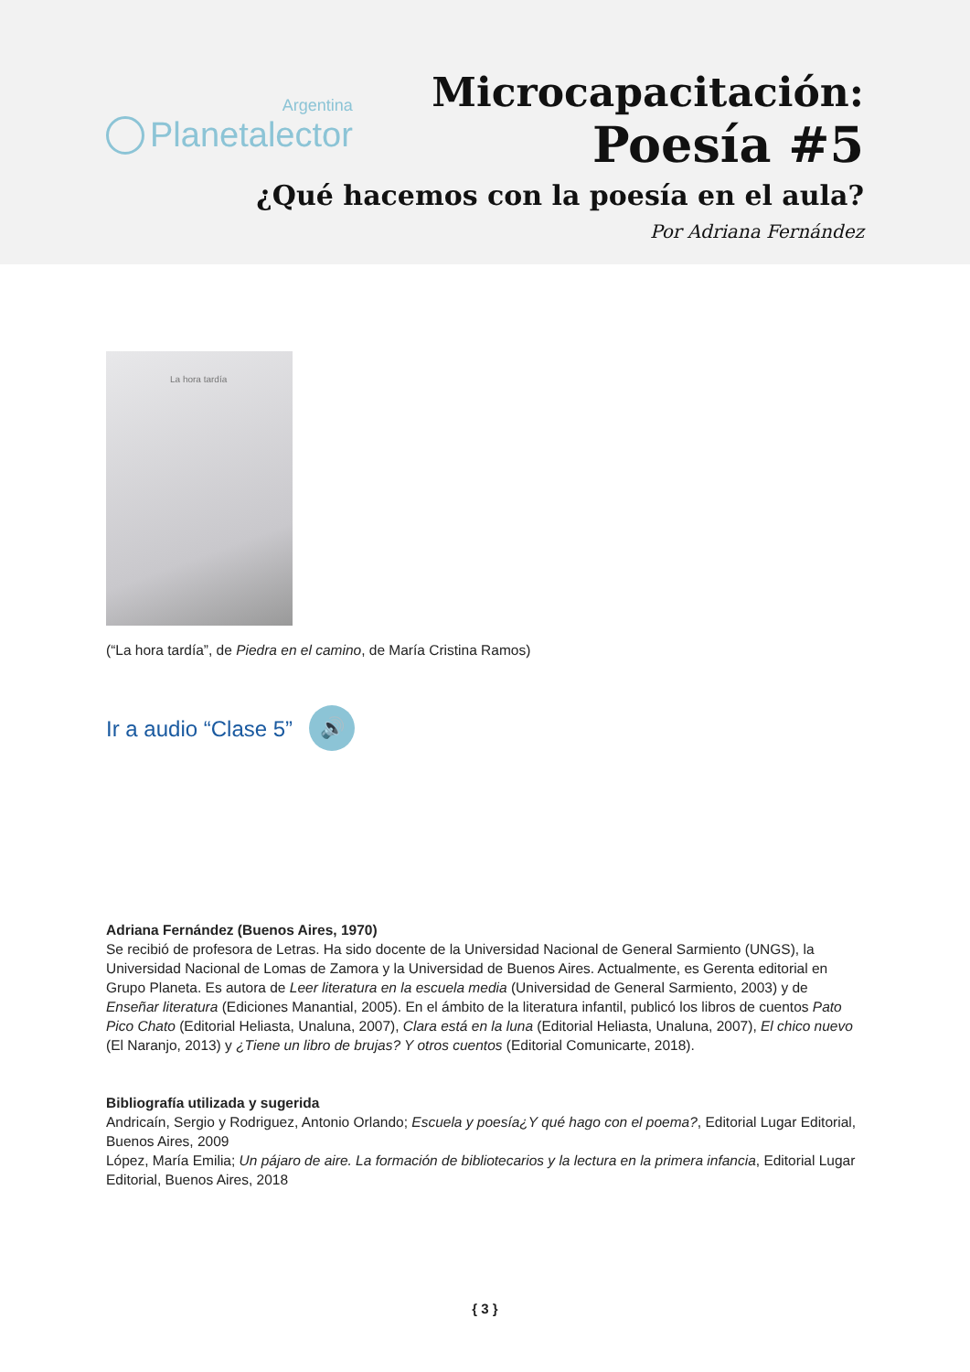Argentina
Planetalector
Microcapacitación:
Poesía #5
¿Qué hacemos con la poesía en el aula?
Por Adriana Fernández
La hora tardía
(“La hora tardía”, de Piedra en el camino, de María Cristina Ramos)
Ir a audio “Clase 5”
🔊
Adriana Fernández (Buenos Aires, 1970)
Se recibió de profesora de Letras. Ha sido docente de la Universidad Nacional de General Sarmiento (UNGS), la Universidad Nacional de Lomas de Zamora y la Universidad de Buenos Aires. Actualmente, es Gerenta editorial en Grupo Planeta. Es autora de Leer literatura en la escuela media (Universidad de General Sarmiento, 2003) y de Enseñar literatura (Ediciones Manantial, 2005). En el ámbito de la literatura infantil, publicó los libros de cuentos Pato Pico Chato (Editorial Heliasta, Unaluna, 2007), Clara está en la luna (Editorial Heliasta, Unaluna, 2007), El chico nuevo (El Naranjo, 2013) y ¿Tiene un libro de brujas? Y otros cuentos (Editorial Comunicarte, 2018).
Bibliografía utilizada y sugerida
Andricaín, Sergio y Rodriguez, Antonio Orlando; Escuela y poesía¿Y qué hago con el poema?, Editorial Lugar Editorial, Buenos Aires, 2009
López, María Emilia; Un pájaro de aire. La formación de bibliotecarios y la lectura en la primera infancia, Editorial Lugar Editorial, Buenos Aires, 2018
{ 3 }